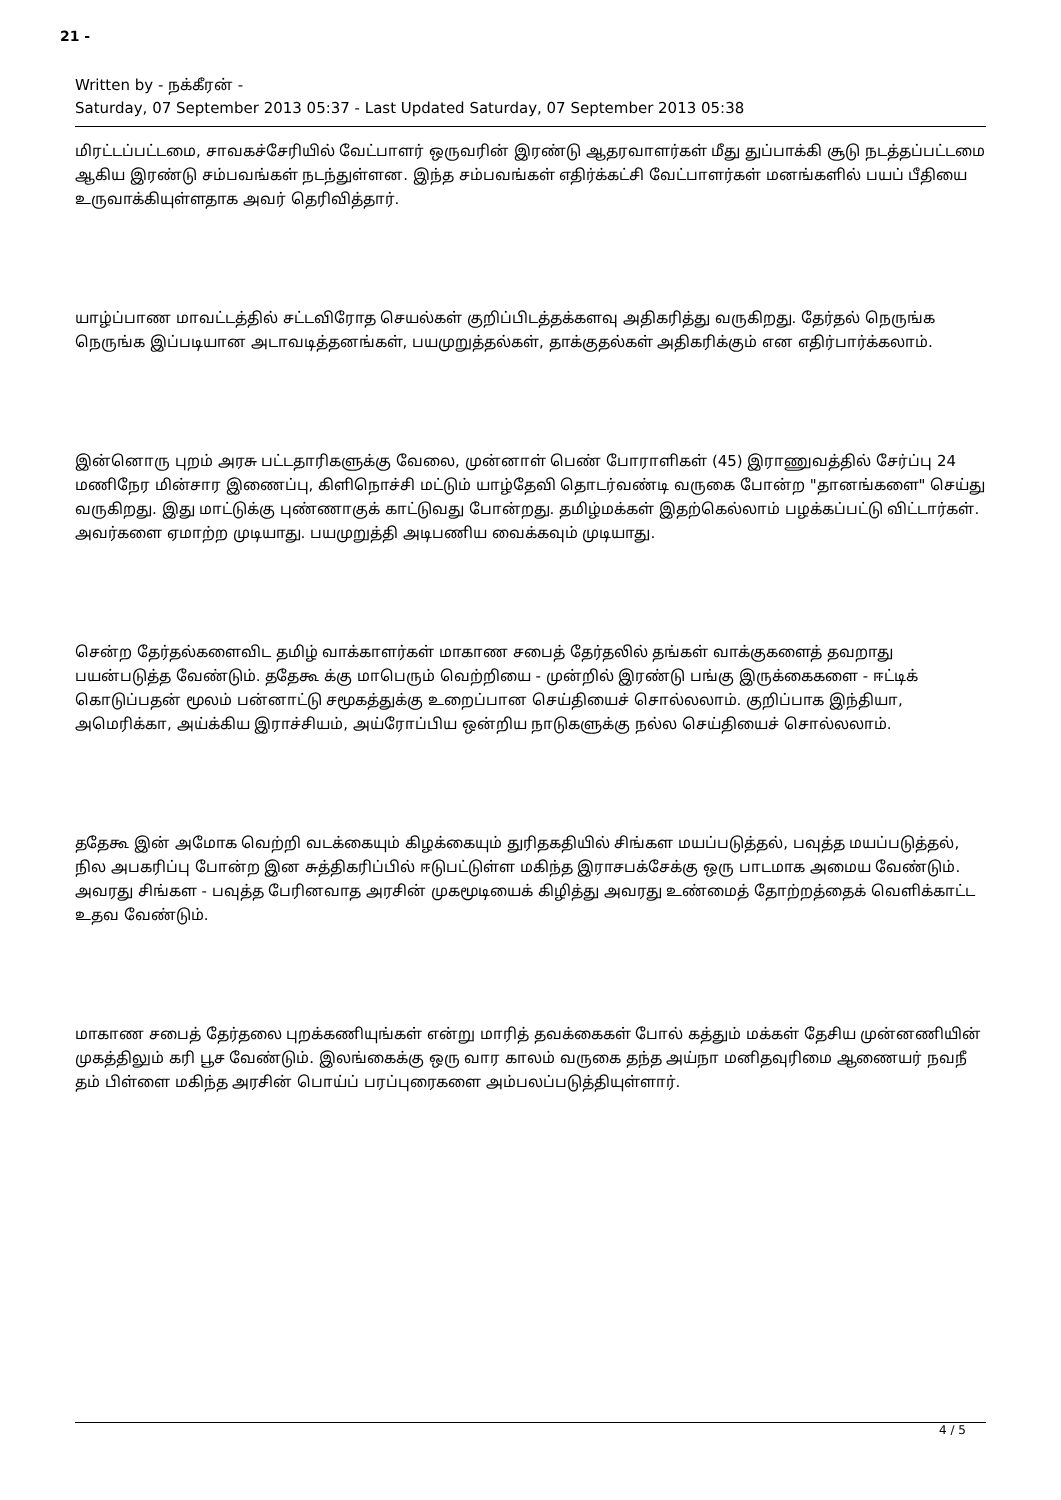21 -
Written by - நக்கீரன் -
Saturday, 07 September 2013 05:37 - Last Updated Saturday, 07 September 2013 05:38
மிரட்டப்பட்டமை, சாவகச்சேரியில் வேட்பாளர் ஒருவரின் இரண்டு ஆதரவாளர்கள் மீது துப்பாக்கி சூடு நடத்தப்பட்டமை ஆகிய இரண்டு சம்பவங்கள் நடந்துள்ளன. இந்த சம்பவங்கள் எதிர்க்கட்சி வேட்பாளர்கள் மனங்களில் பயப் பீதியை உருவாக்கியுள்ளதாக அவர் தெரிவித்தார்.
யாழ்ப்பாண மாவட்டத்தில் சட்டவிரோத செயல்கள் குறிப்பிடத்தக்களவு அதிகரித்து வருகிறது. தேர்தல் நெருங்க நெருங்க இப்படியான அடாவடித்தனங்கள், பயமுறுத்தல்கள், தாக்குதல்கள் அதிகரிக்கும் என எதிர்பார்க்கலாம்.
இன்னொரு புறம் அரசு பட்டதாரிகளுக்கு வேலை, முன்னாள் பெண் போராளிகள் (45) இராணுவத்தில் சேர்ப்பு 24 மணிநேர மின்சார இணைப்பு, கிளிநொச்சி மட்டும் யாழ்தேவி தொடர்வண்டி வருகை போன்ற "தானங்களை" செய்து வருகிறது. இது மாட்டுக்கு புண்ணாகுக் காட்டுவது போன்றது. தமிழ்மக்கள் இதற்கெல்லாம் பழக்கப்பட்டு விட்டார்கள். அவர்களை ஏமாற்ற முடியாது. பயமுறுத்தி அடிபணிய வைக்கவும் முடியாது.
சென்ற தேர்தல்களைவிட தமிழ் வாக்காளர்கள் மாகாண சபைத் தேர்தலில் தங்கள் வாக்குகளைத் தவறாது பயன்படுத்த வேண்டும். ததேகூ க்கு மாபெரும் வெற்றியை - முன்றில் இரண்டு பங்கு இருக்கைகளை - ஈட்டிக் கொடுப்பதன் மூலம் பன்னாட்டு சமூகத்துக்கு உறைப்பான செய்தியைச் சொல்லலாம். குறிப்பாக இந்தியா, அமெரிக்கா, அய்க்கிய இராச்சியம், அய்ரோப்பிய ஒன்றிய நாடுகளுக்கு நல்ல செய்தியைச் சொல்லலாம்.
ததேகூ இன் அமோக வெற்றி வடக்கையும் கிழக்கையும் துரிதகதியில் சிங்கள மயப்படுத்தல், பவுத்த மயப்படுத்தல், நில அபகரிப்பு போன்ற இன சுத்திகரிப்பில் ஈடுபட்டுள்ள மகிந்த இராசபக்சேக்கு ஒரு பாடமாக அமைய வேண்டும். அவரது சிங்கள - பவுத்த பேரினவாத அரசின் முகமூடியைக் கிழித்து அவரது உண்மைத் தோற்றத்தைக் வெளிக்காட்ட உதவ வேண்டும்.
மாகாண சபைத் தேர்தலை புறக்கணியுங்கள் என்று மாரித் தவக்கைகள் போல் கத்தும் மக்கள் தேசிய முன்னணியின் முகத்திலும் கரி பூச வேண்டும். இலங்கைக்கு ஒரு வார காலம் வருகை தந்த அய்நா மனிதவுரிமை ஆணையர் நவநீ தம் பிள்ளை மகிந்த அரசின் பொய்ப் பரப்புரைகளை அம்பலப்படுத்தியுள்ளார்.
4 / 5